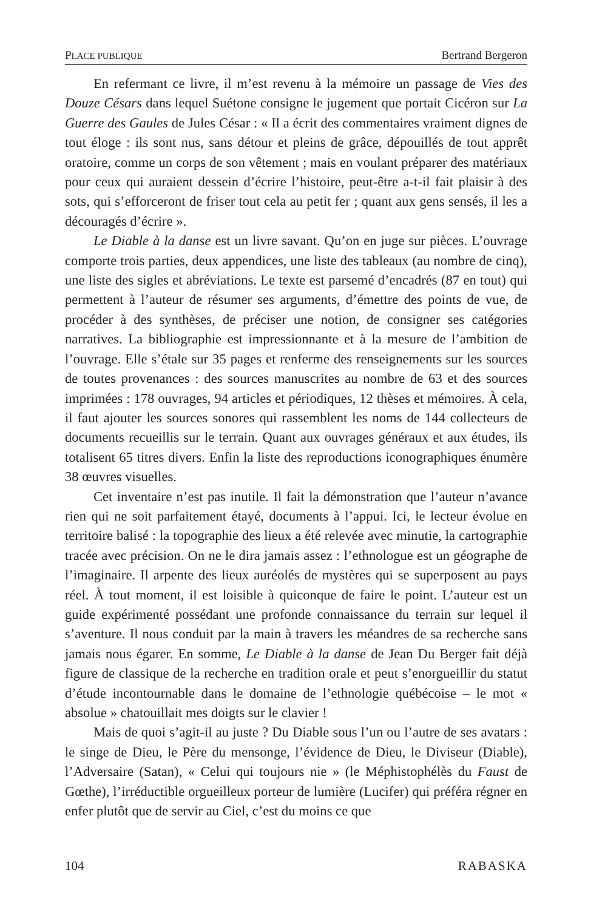PLACE PUBLIQUE Bertrand Bergeron
En refermant ce livre, il m’est revenu à la mémoire un passage de Vies des Douze Césars dans lequel Suétone consigne le jugement que portait Cicéron sur La Guerre des Gaules de Jules César : « Il a écrit des commentaires vraiment dignes de tout éloge : ils sont nus, sans détour et pleins de grâce, dépouillés de tout apprêt oratoire, comme un corps de son vêtement ; mais en voulant préparer des matériaux pour ceux qui auraient dessein d’écrire l’histoire, peut-être a-t-il fait plaisir à des sots, qui s’efforceront de friser tout cela au petit fer ; quant aux gens sensés, il les a découragés d’écrire ».
Le Diable à la danse est un livre savant. Qu’on en juge sur pièces. L’ouvrage comporte trois parties, deux appendices, une liste des tableaux (au nombre de cinq), une liste des sigles et abréviations. Le texte est parsemé d’encadrés (87 en tout) qui permettent à l’auteur de résumer ses arguments, d’émettre des points de vue, de procéder à des synthèses, de préciser une notion, de consigner ses catégories narratives. La bibliographie est impressionnante et à la mesure de l’ambition de l’ouvrage. Elle s’étale sur 35 pages et renferme des renseignements sur les sources de toutes provenances : des sources manuscrites au nombre de 63 et des sources imprimées : 178 ouvrages, 94 articles et périodiques, 12 thèses et mémoires. À cela, il faut ajouter les sources sonores qui rassemblent les noms de 144 collecteurs de documents recueillis sur le terrain. Quant aux ouvrages généraux et aux études, ils totalisent 65 titres divers. Enfin la liste des reproductions iconographiques énumère 38 œuvres visuelles.
Cet inventaire n’est pas inutile. Il fait la démonstration que l’auteur n’avance rien qui ne soit parfaitement étayé, documents à l’appui. Ici, le lecteur évolue en territoire balisé : la topographie des lieux a été relevée avec minutie, la cartographie tracée avec précision. On ne le dira jamais assez : l’ethnologue est un géographe de l’imaginaire. Il arpente des lieux auréolés de mystères qui se superposent au pays réel. À tout moment, il est loisible à quiconque de faire le point. L’auteur est un guide expérimenté possédant une profonde connaissance du terrain sur lequel il s’aventure. Il nous conduit par la main à travers les méandres de sa recherche sans jamais nous égarer. En somme, Le Diable à la danse de Jean Du Berger fait déjà figure de classique de la recherche en tradition orale et peut s’enorgueillir du statut d’étude incontournable dans le domaine de l’ethnologie québécoise – le mot « absolue » chatouillait mes doigts sur le clavier !
Mais de quoi s’agit-il au juste ? Du Diable sous l’un ou l’autre de ses avatars : le singe de Dieu, le Père du mensonge, l’évidence de Dieu, le Diviseur (Diable), l’Adversaire (Satan), « Celui qui toujours nie » (le Méphistophélès du Faust de Gœthe), l’irréductible orgueilleux porteur de lumière (Lucifer) qui préféra régner en enfer plutôt que de servir au Ciel, c’est du moins ce que
104 RABASKA